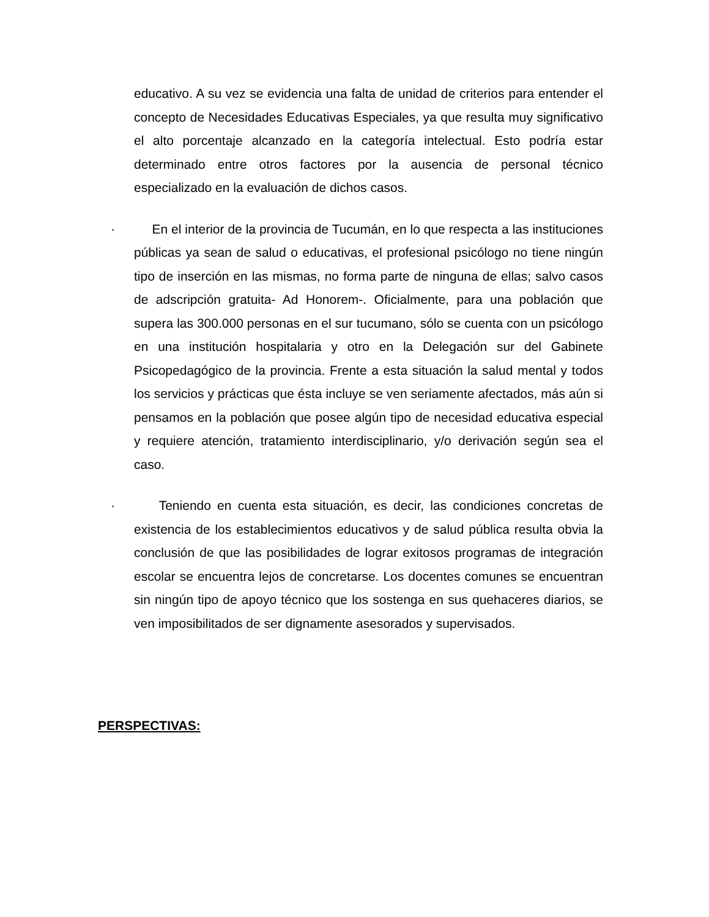educativo. A su vez se evidencia una falta de unidad de criterios para entender el concepto de Necesidades Educativas Especiales, ya que resulta muy significativo el alto porcentaje alcanzado en la categoría intelectual. Esto podría estar determinado entre otros factores por la ausencia de personal técnico especializado en la evaluación de dichos casos.
· En el interior de la provincia de Tucumán, en lo que respecta a las instituciones públicas ya sean de salud o educativas, el profesional psicólogo no tiene ningún tipo de inserción en las mismas, no forma parte de ninguna de ellas; salvo casos de adscripción gratuita- Ad Honorem-. Oficialmente, para una población que supera las 300.000 personas en el sur tucumano, sólo se cuenta con un psicólogo en una institución hospitalaria y otro en la Delegación sur del Gabinete Psicopedagógico de la provincia. Frente a esta situación la salud mental y todos los servicios y prácticas que ésta incluye se ven seriamente afectados, más aún si pensamos en la población que posee algún tipo de necesidad educativa especial y requiere atención, tratamiento interdisciplinario, y/o derivación según sea el caso.
· Teniendo en cuenta esta situación, es decir, las condiciones concretas de existencia de los establecimientos educativos y de salud pública resulta obvia la conclusión de que las posibilidades de lograr exitosos programas de integración escolar se encuentra lejos de concretarse. Los docentes comunes se encuentran sin ningún tipo de apoyo técnico que los sostenga en sus quehaceres diarios, se ven imposibilitados de ser dignamente asesorados y supervisados.
PERSPECTIVAS: